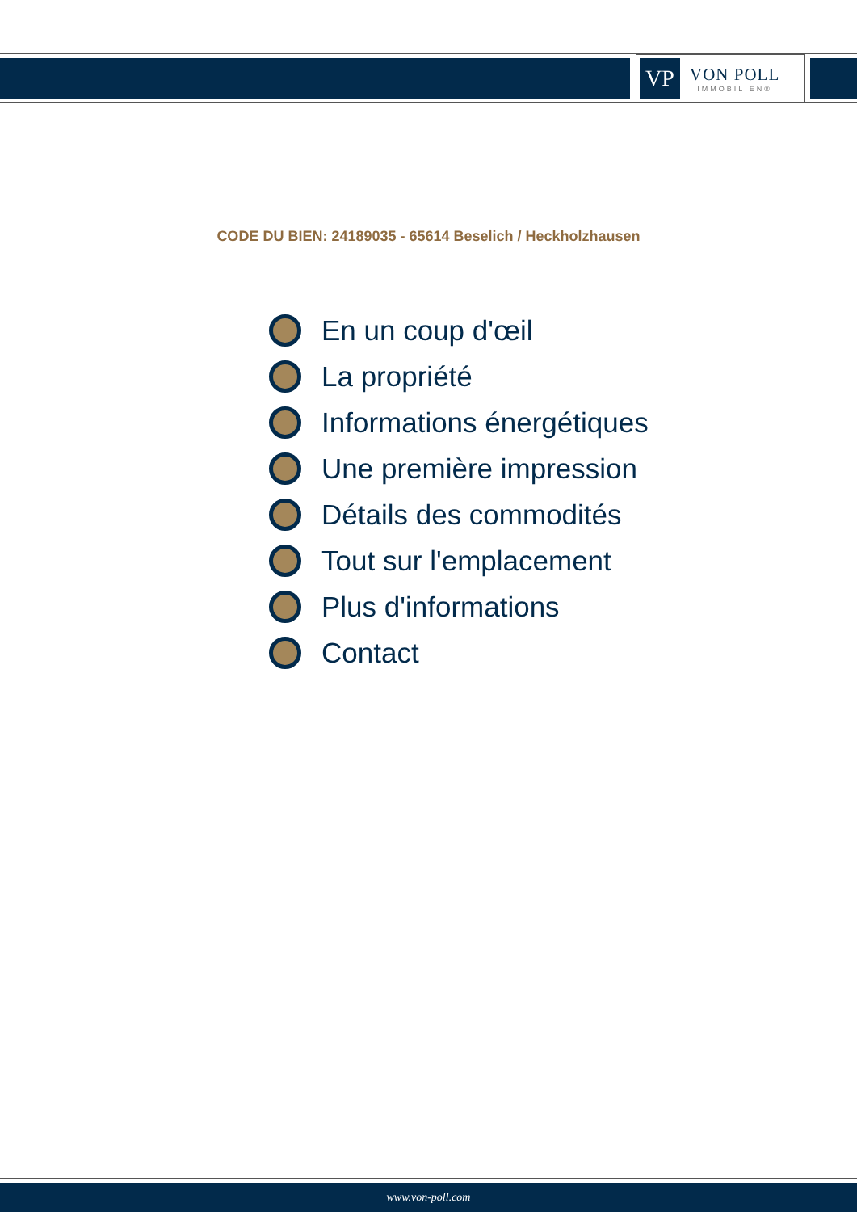VP
VON POLL
IMMOBILIEN®
CODE DU BIEN: 24189035 - 65614 Beselich / Heckholzhausen
En un coup d'œil
La propriété
Informations énergétiques
Une première impression
Détails des commodités
Tout sur l'emplacement
Plus d'informations
Contact
www.von-poll.com